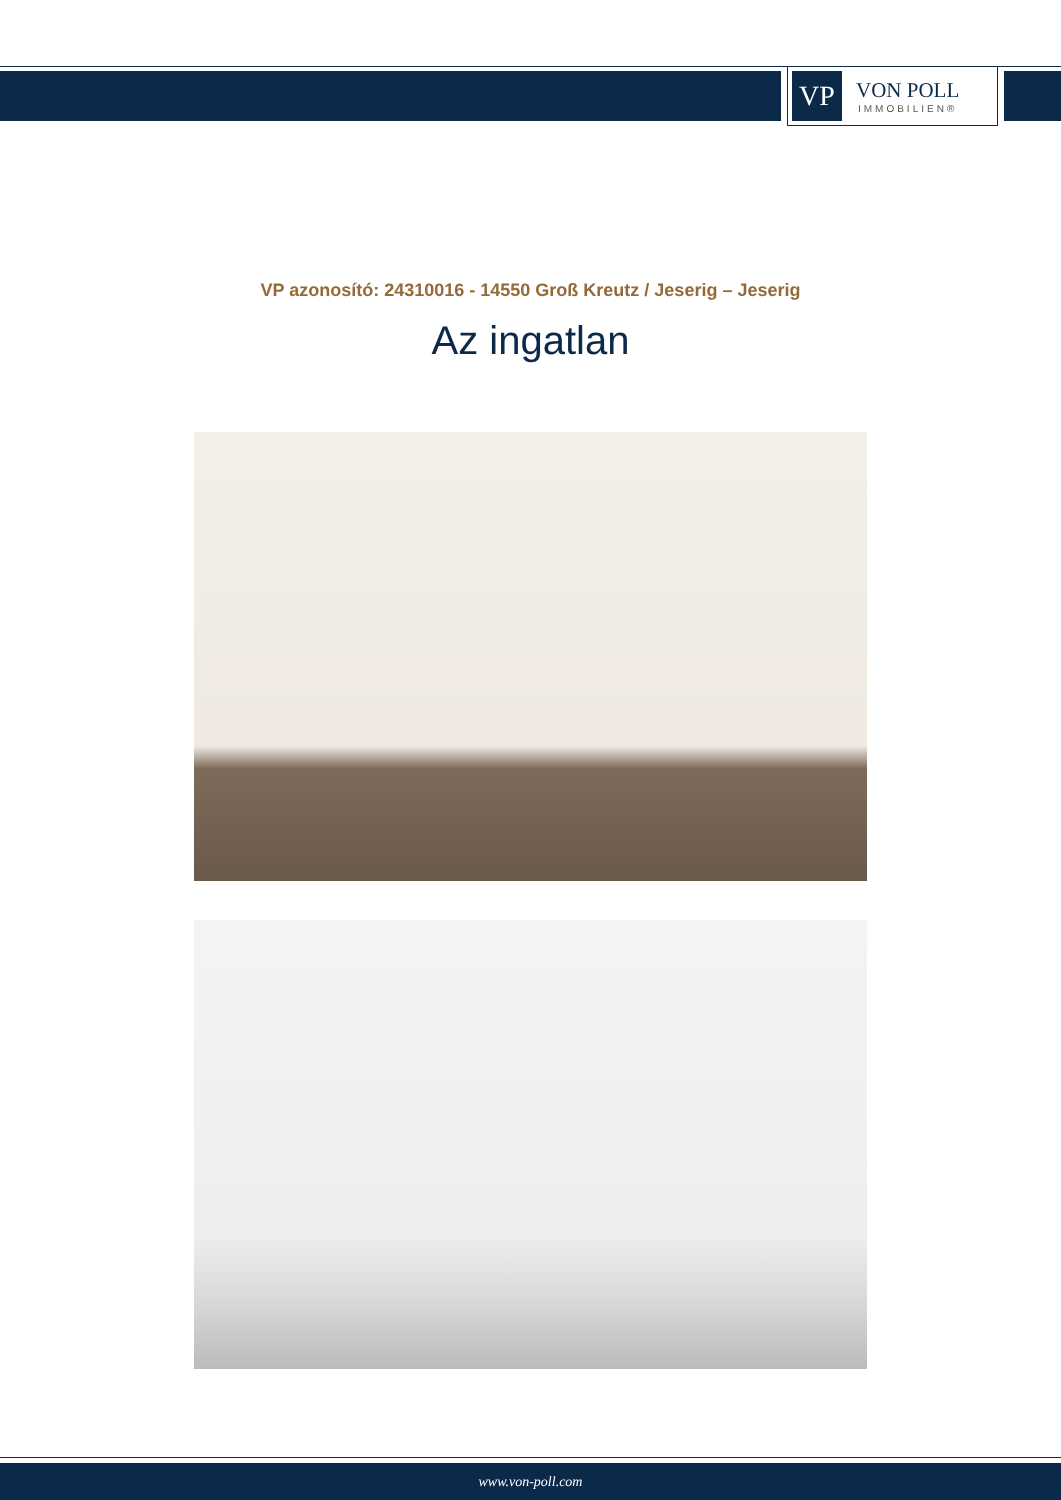VP
VON POLL
IMMOBILIEN®
VP azonosító: 24310016 - 14550 Groß Kreutz / Jeserig – Jeserig
Az ingatlan
www.von-poll.com